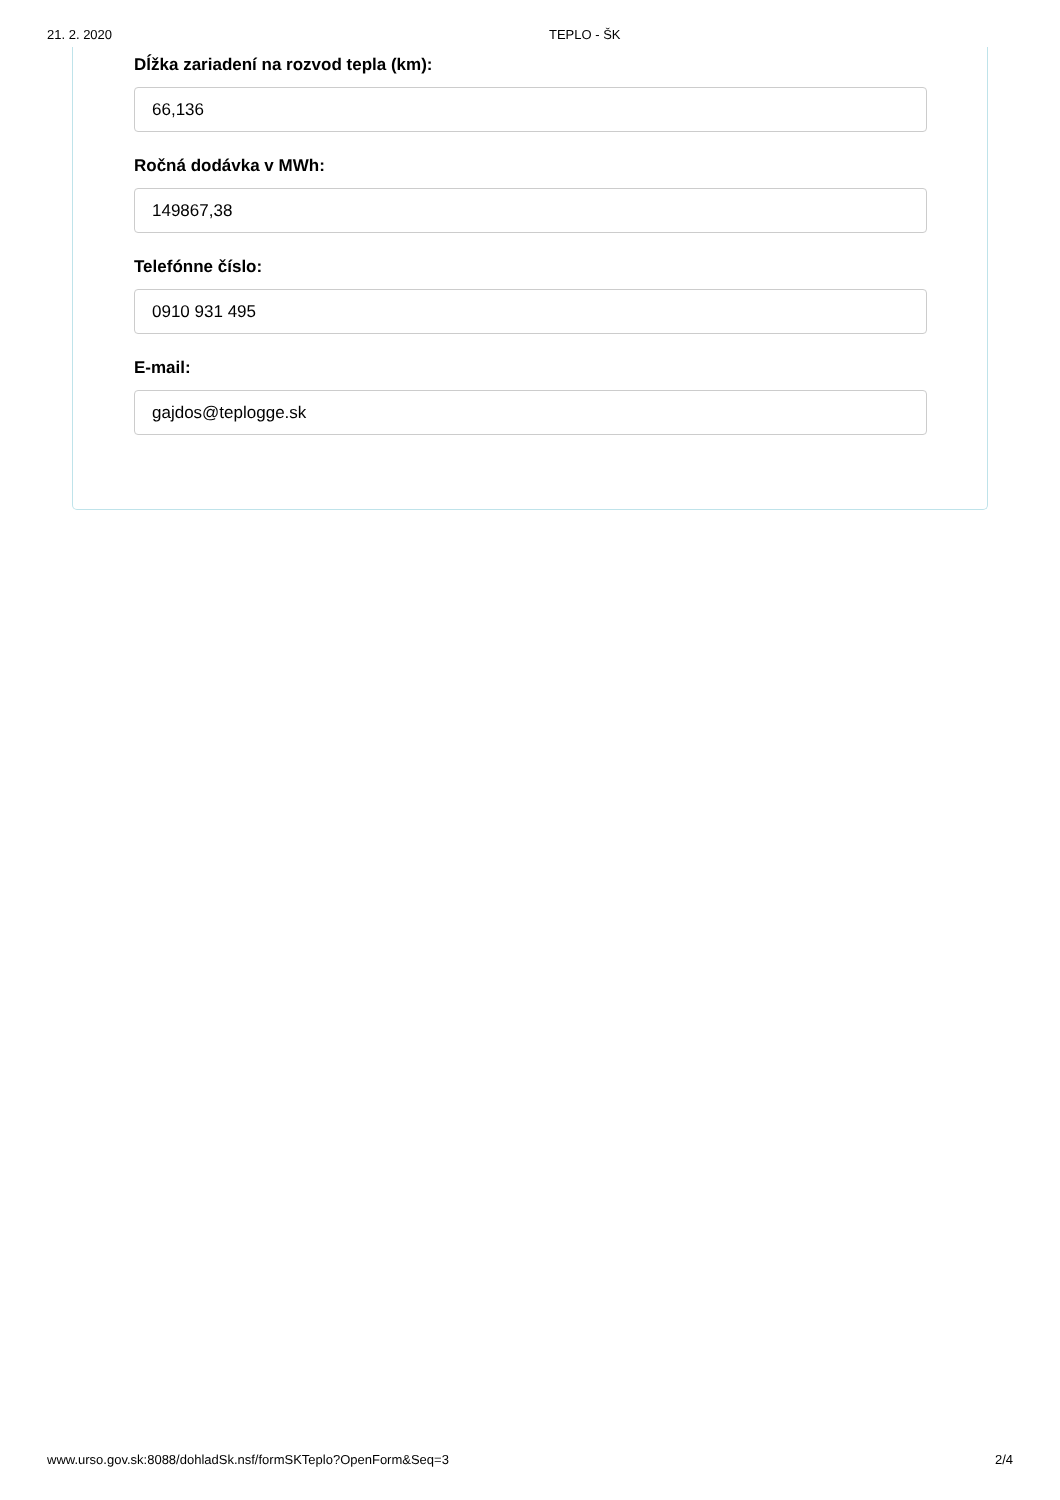21. 2. 2020 TEPLO - ŠK
Dĺžka zariadení na rozvod tepla (km):
66,136
Ročná dodávka v MWh:
149867,38
Telefónne číslo:
0910 931 495
E-mail:
gajdos@teplogge.sk
www.urso.gov.sk:8088/dohladSk.nsf/formSKTeplo?OpenForm&Seq=3 2/4